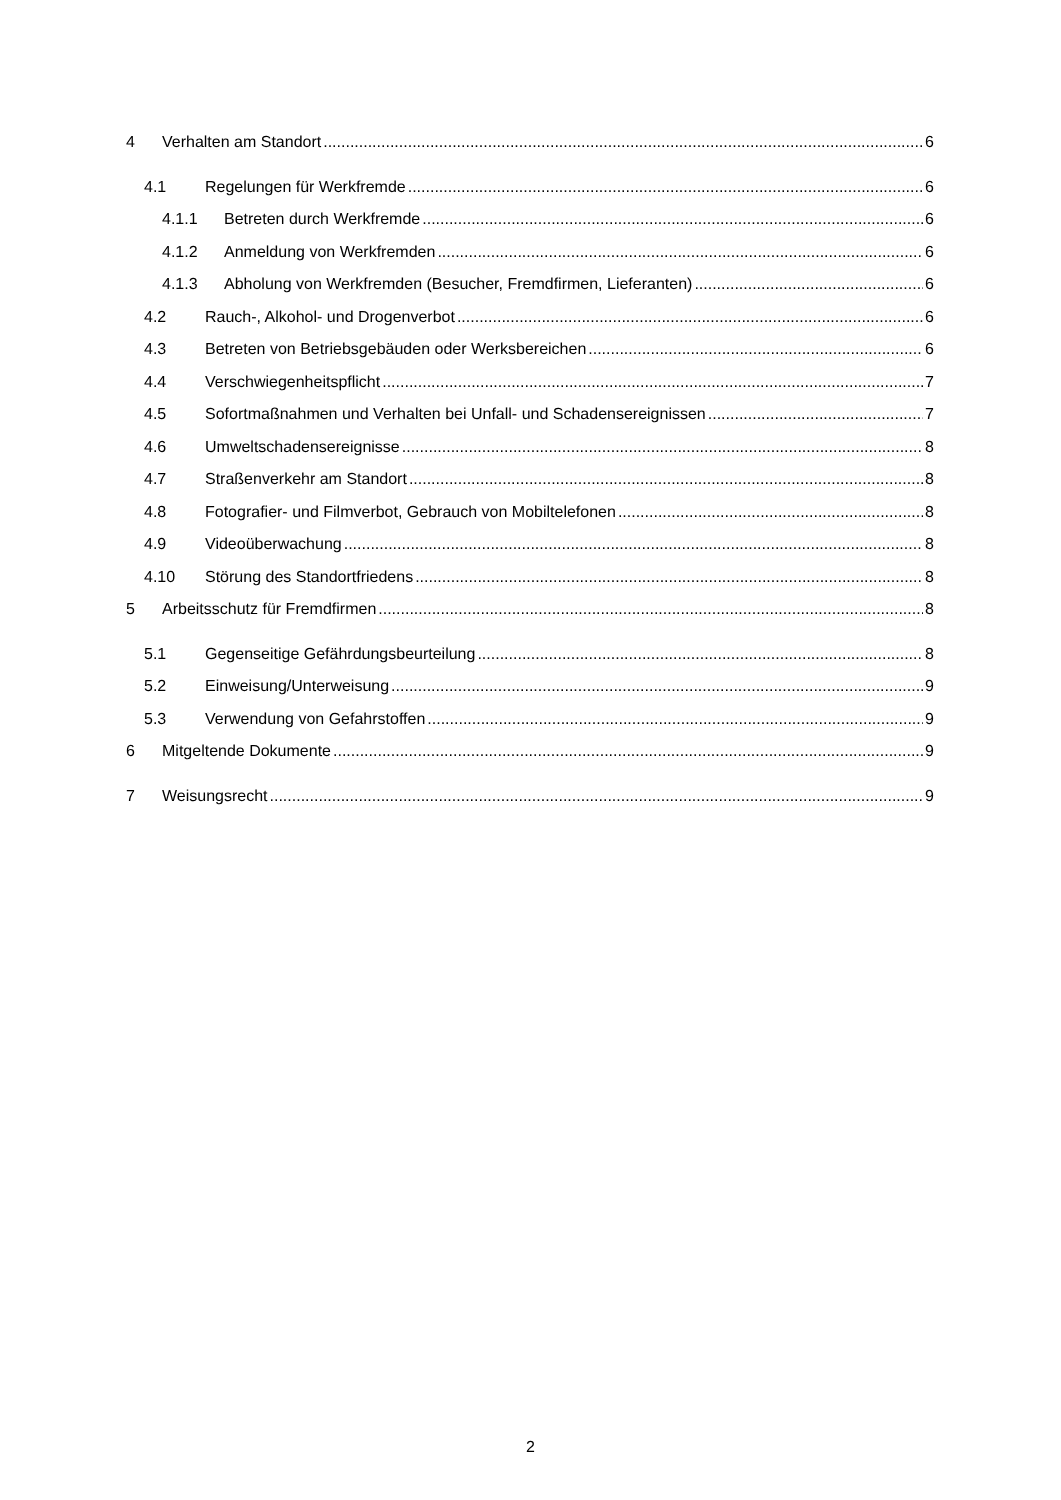4 Verhalten am Standort 6
4.1 Regelungen für Werkfremde 6
4.1.1 Betreten durch Werkfremde 6
4.1.2 Anmeldung von Werkfremden 6
4.1.3 Abholung von Werkfremden (Besucher, Fremdfirmen, Lieferanten) 6
4.2 Rauch-, Alkohol- und Drogenverbot 6
4.3 Betreten von Betriebsgebäuden oder Werksbereichen 6
4.4 Verschwiegenheitspflicht 7
4.5 Sofortmaßnahmen und Verhalten bei Unfall- und Schadensereignissen 7
4.6 Umweltschadensereignisse 8
4.7 Straßenverkehr am Standort 8
4.8 Fotografier- und Filmverbot, Gebrauch von Mobiltelefonen 8
4.9 Videoüberwachung 8
4.10 Störung des Standortfriedens 8
5 Arbeitsschutz für Fremdfirmen 8
5.1 Gegenseitige Gefährdungsbeurteilung 8
5.2 Einweisung/Unterweisung 9
5.3 Verwendung von Gefahrstoffen 9
6 Mitgeltende Dokumente 9
7 Weisungsrecht 9
2